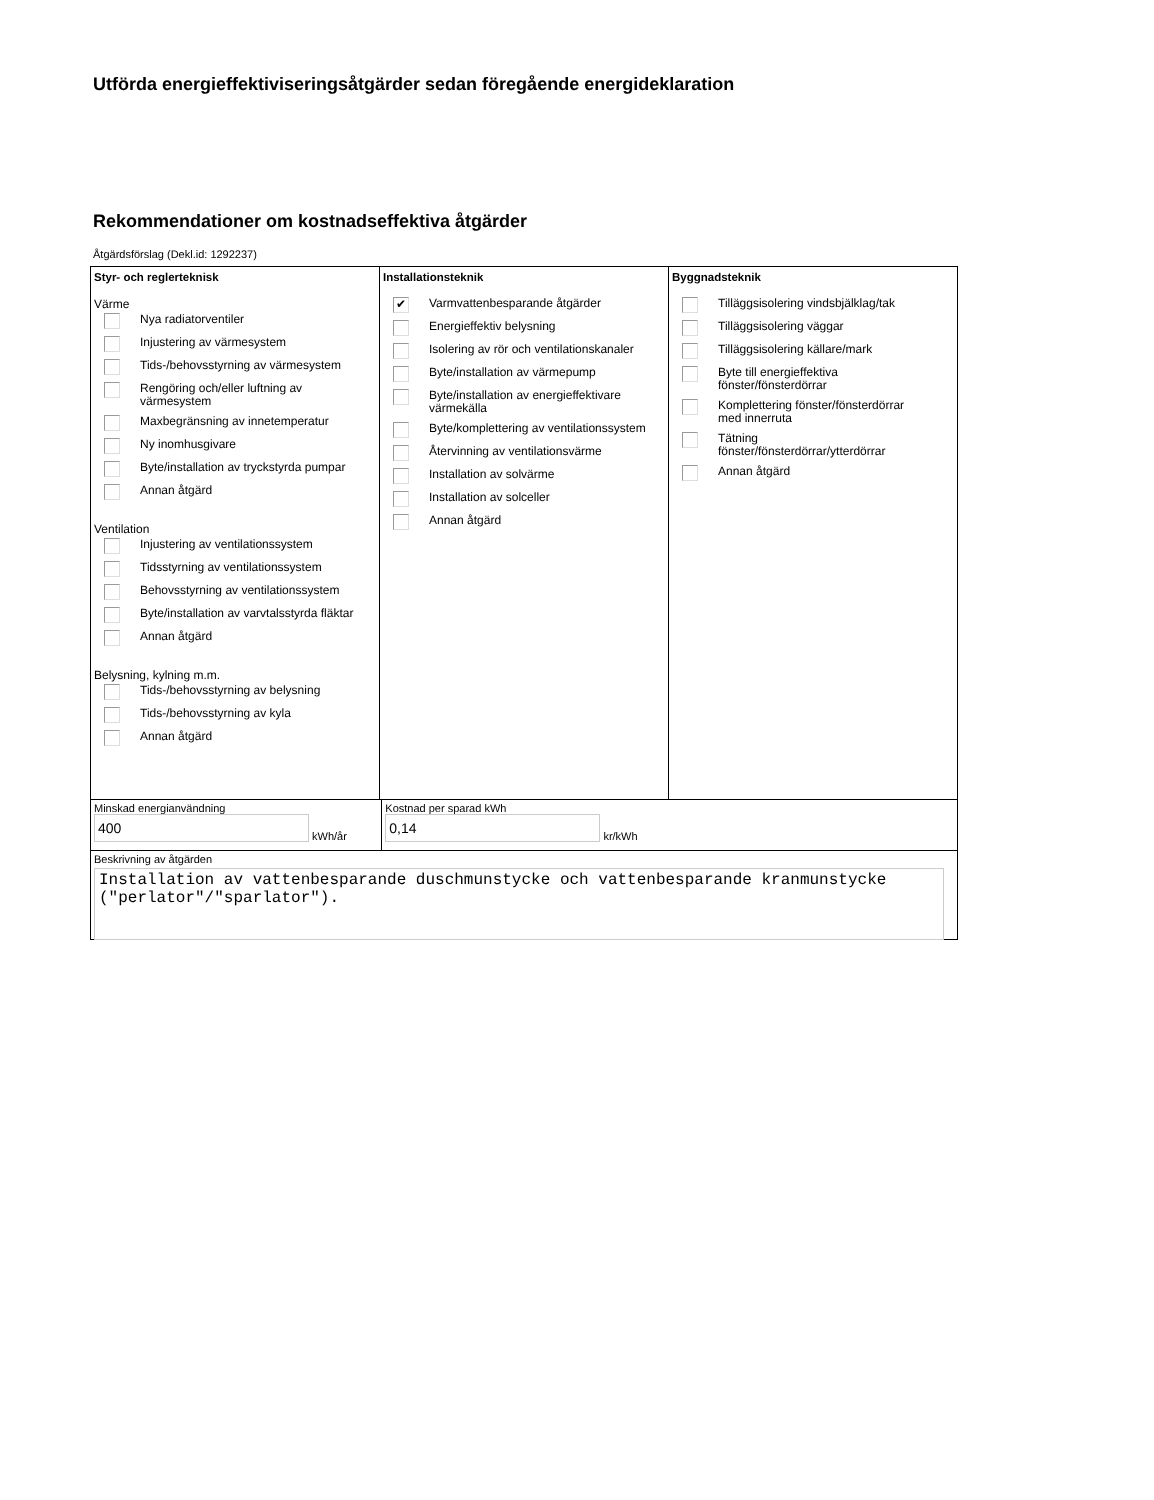Utförda energieffektiviseringsåtgärder sedan föregående energideklaration
Rekommendationer om kostnadseffektiva åtgärder
Åtgärdsförslag (Dekl.id: 1292237)
Styr- och reglerteknisk
Värme
Nya radiatorventiler
Injustering av värmesystem
Tids-/behovsstyrning av värmesystem
Rengöring och/eller luftning av
värmesystem
Maxbegränsning av innetemperatur
Ny inomhusgivare
Byte/installation av tryckstyrda pumpar
Annan åtgärd
Ventilation
Injustering av ventilationssystem
Tidsstyrning av ventilationssystem
Behovsstyrning av ventilationssystem
Byte/installation av varvtalsstyrda fläktar
Annan åtgärd
Belysning, kylning m.m.
Tids-/behovsstyrning av belysning
Tids-/behovsstyrning av kyla
Annan åtgärd
Installationsteknik
✔ Varmvattenbesparande åtgärder
Energieffektiv belysning
Isolering av rör och ventilationskanaler
Byte/installation av värmepump
Byte/installation av energieffektivare
värmekälla
Byte/komplettering av ventilationssystem
Återvinning av ventilationsvärme
Installation av solvärme
Installation av solceller
Annan åtgärd
Byggnadsteknik
Tilläggsisolering vindsbjälklag/tak
Tilläggsisolering väggar
Tilläggsisolering källare/mark
Byte till energieffektiva
fönster/fönsterdörrar
Komplettering fönster/fönsterdörrar
med innerruta
Tätning
fönster/fönsterdörrar/ytterdörrar
Annan åtgärd
Minskad energianvändning
400 kWh/år
Kostnad per sparad kWh
0,14 kr/kWh
Beskrivning av åtgärden
Installation av vattenbesparande duschmunstycke och vattenbesparande kranmunstycke ("perlator"/"sparlator").